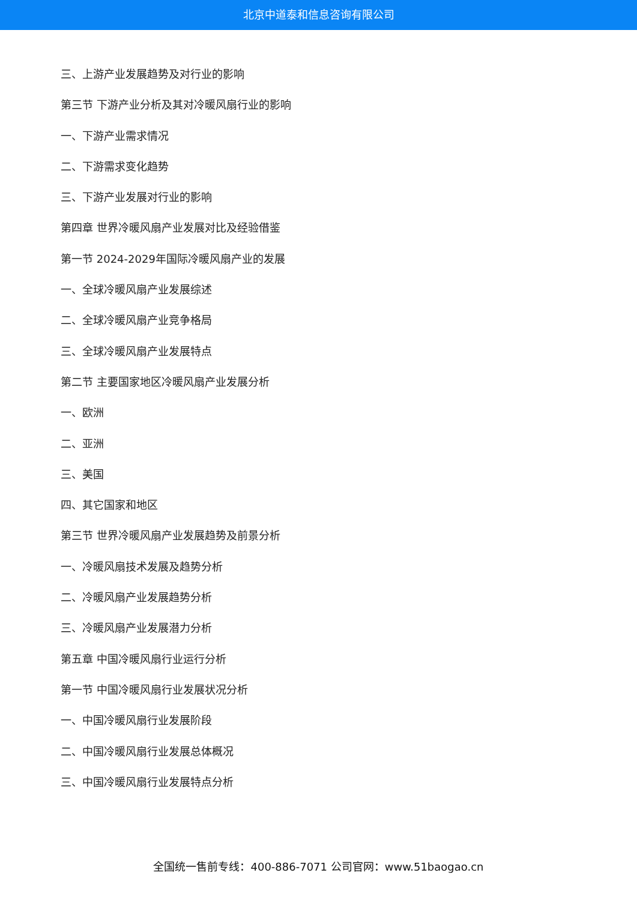北京中道泰和信息咨询有限公司
三、上游产业发展趋势及对行业的影响
第三节 下游产业分析及其对冷暖风扇行业的影响
一、下游产业需求情况
二、下游需求变化趋势
三、下游产业发展对行业的影响
第四章 世界冷暖风扇产业发展对比及经验借鉴
第一节 2024-2029年国际冷暖风扇产业的发展
一、全球冷暖风扇产业发展综述
二、全球冷暖风扇产业竞争格局
三、全球冷暖风扇产业发展特点
第二节 主要国家地区冷暖风扇产业发展分析
一、欧洲
二、亚洲
三、美国
四、其它国家和地区
第三节 世界冷暖风扇产业发展趋势及前景分析
一、冷暖风扇技术发展及趋势分析
二、冷暖风扇产业发展趋势分析
三、冷暖风扇产业发展潜力分析
第五章 中国冷暖风扇行业运行分析
第一节 中国冷暖风扇行业发展状况分析
一、中国冷暖风扇行业发展阶段
二、中国冷暖风扇行业发展总体概况
三、中国冷暖风扇行业发展特点分析
全国统一售前专线：400-886-7071 公司官网：www.51baogao.cn